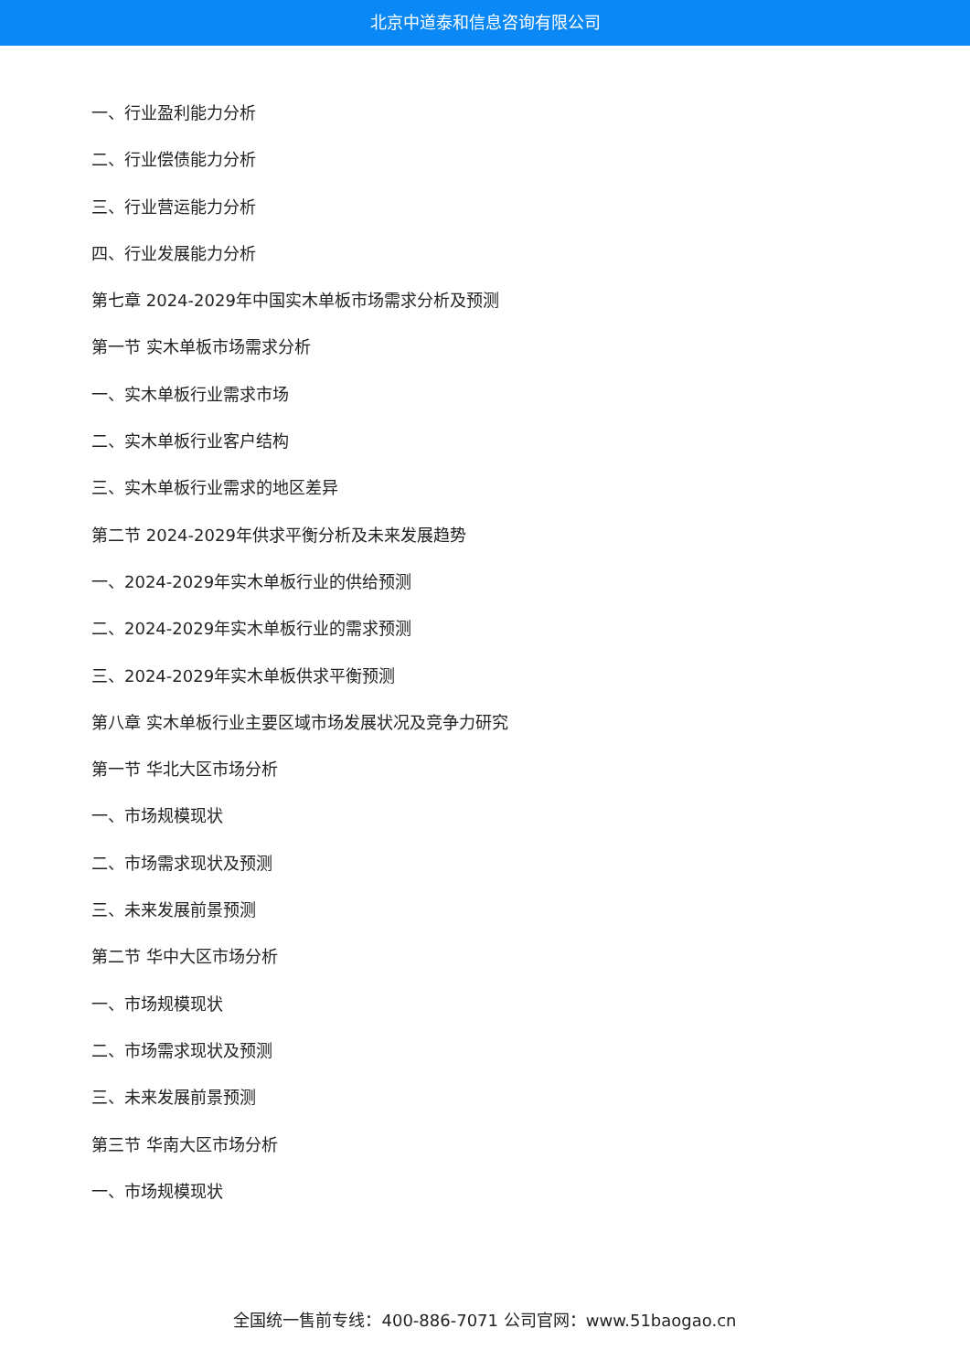北京中道泰和信息咨询有限公司
一、行业盈利能力分析
二、行业偿债能力分析
三、行业营运能力分析
四、行业发展能力分析
第七章 2024-2029年中国实木单板市场需求分析及预测
第一节 实木单板市场需求分析
一、实木单板行业需求市场
二、实木单板行业客户结构
三、实木单板行业需求的地区差异
第二节 2024-2029年供求平衡分析及未来发展趋势
一、2024-2029年实木单板行业的供给预测
二、2024-2029年实木单板行业的需求预测
三、2024-2029年实木单板供求平衡预测
第八章 实木单板行业主要区域市场发展状况及竞争力研究
第一节 华北大区市场分析
一、市场规模现状
二、市场需求现状及预测
三、未来发展前景预测
第二节 华中大区市场分析
一、市场规模现状
二、市场需求现状及预测
三、未来发展前景预测
第三节 华南大区市场分析
一、市场规模现状
全国统一售前专线：400-886-7071 公司官网：www.51baogao.cn